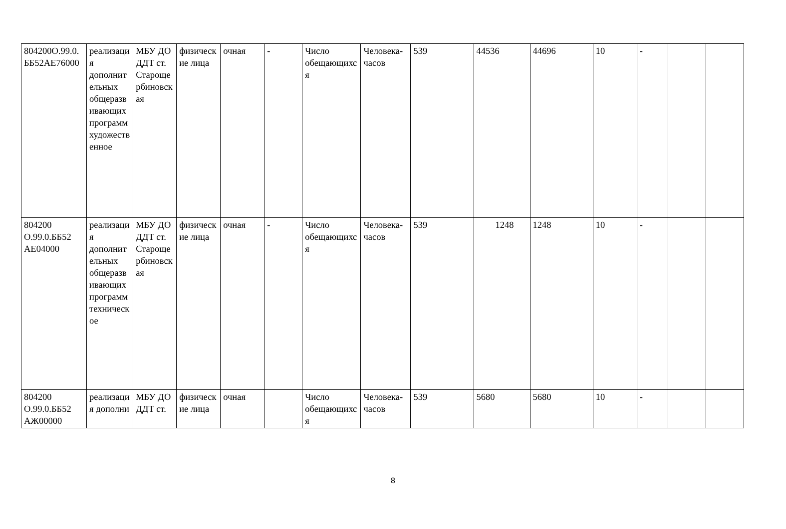| 804200О.99.0.ББ52АЕ76000 | реализация дополнительных общеразвивающих программ художественное | МБУ ДО ДДТ ст. Старощербиновская | физические лица | очная | - | Число обещающихся | Человека-часов | 539 | 44536 | 44696 | 10 | - | | |
| 804200 О.99.0.ББ52 АЕ04000 | реализация дополнительных общеразвивающих программ техническое | МБУ ДО ДДТ ст. Старощербиновская | физические лица | очная | - | Число обещающихся | Человека-часов | 539 | 1248 | 1248 | 10 | - | | |
| 804200 О.99.0.ББ52 АЖ00000 | реализация дополни | МБУ ДО ДДТ ст. | физические лица | очная | | Число обещающихся | Человека-часов | 539 | 5680 | 5680 | 10 | - | | |
8